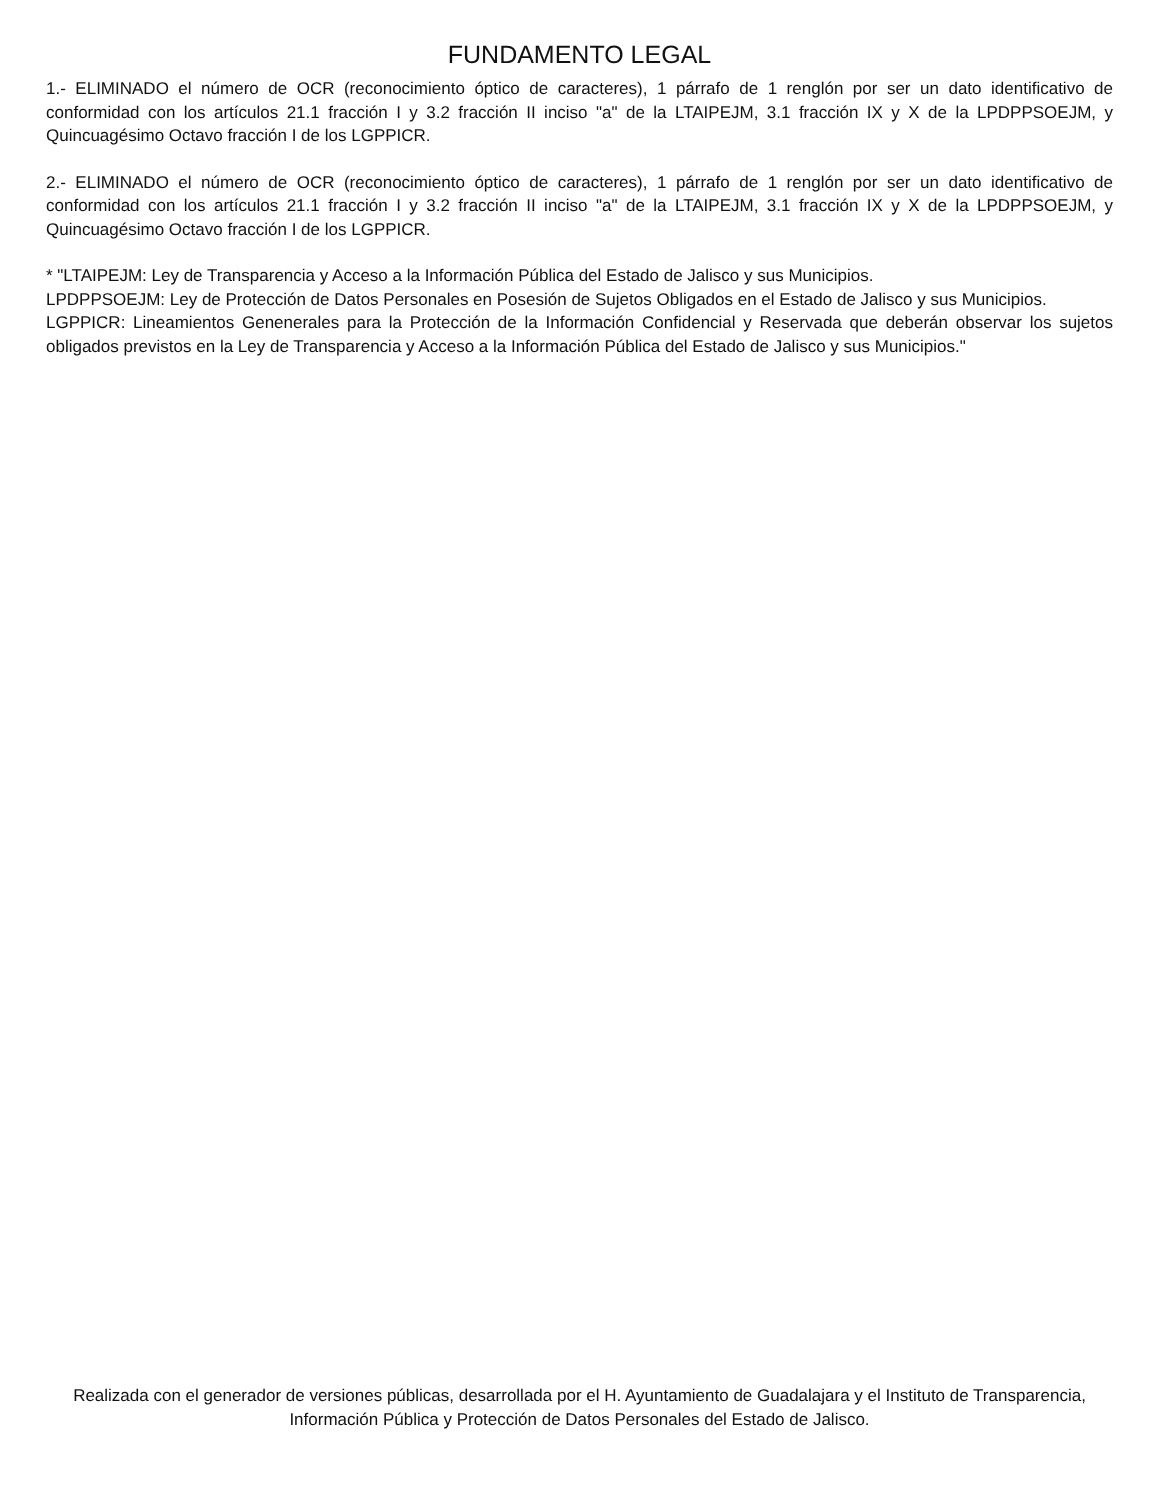FUNDAMENTO LEGAL
1.- ELIMINADO el número de OCR (reconocimiento óptico de caracteres), 1 párrafo de 1 renglón por ser un dato identificativo de conformidad con los artículos 21.1 fracción I y 3.2 fracción II inciso "a" de la LTAIPEJM, 3.1 fracción IX y X de la LPDPPSOEJM, y Quincuagésimo Octavo fracción I de los LGPPICR.
2.- ELIMINADO el número de OCR (reconocimiento óptico de caracteres), 1 párrafo de 1 renglón por ser un dato identificativo de conformidad con los artículos 21.1 fracción I y 3.2 fracción II inciso "a" de la LTAIPEJM, 3.1 fracción IX y X de la LPDPPSOEJM, y Quincuagésimo Octavo fracción I de los LGPPICR.
* "LTAIPEJM: Ley de Transparencia y Acceso a la Información Pública del Estado de Jalisco y sus Municipios.
LPDPPSOEJM: Ley de Protección de Datos Personales en Posesión de Sujetos Obligados en el Estado de Jalisco y sus Municipios.
LGPPICR: Lineamientos Genenerales para la Protección de la Información Confidencial y Reservada que deberán observar los sujetos obligados previstos en la Ley de Transparencia y Acceso a la Información Pública del Estado de Jalisco y sus Municipios."
Realizada con el generador de versiones públicas, desarrollada por el H. Ayuntamiento de Guadalajara y el Instituto de Transparencia, Información Pública y Protección de Datos Personales del Estado de Jalisco.